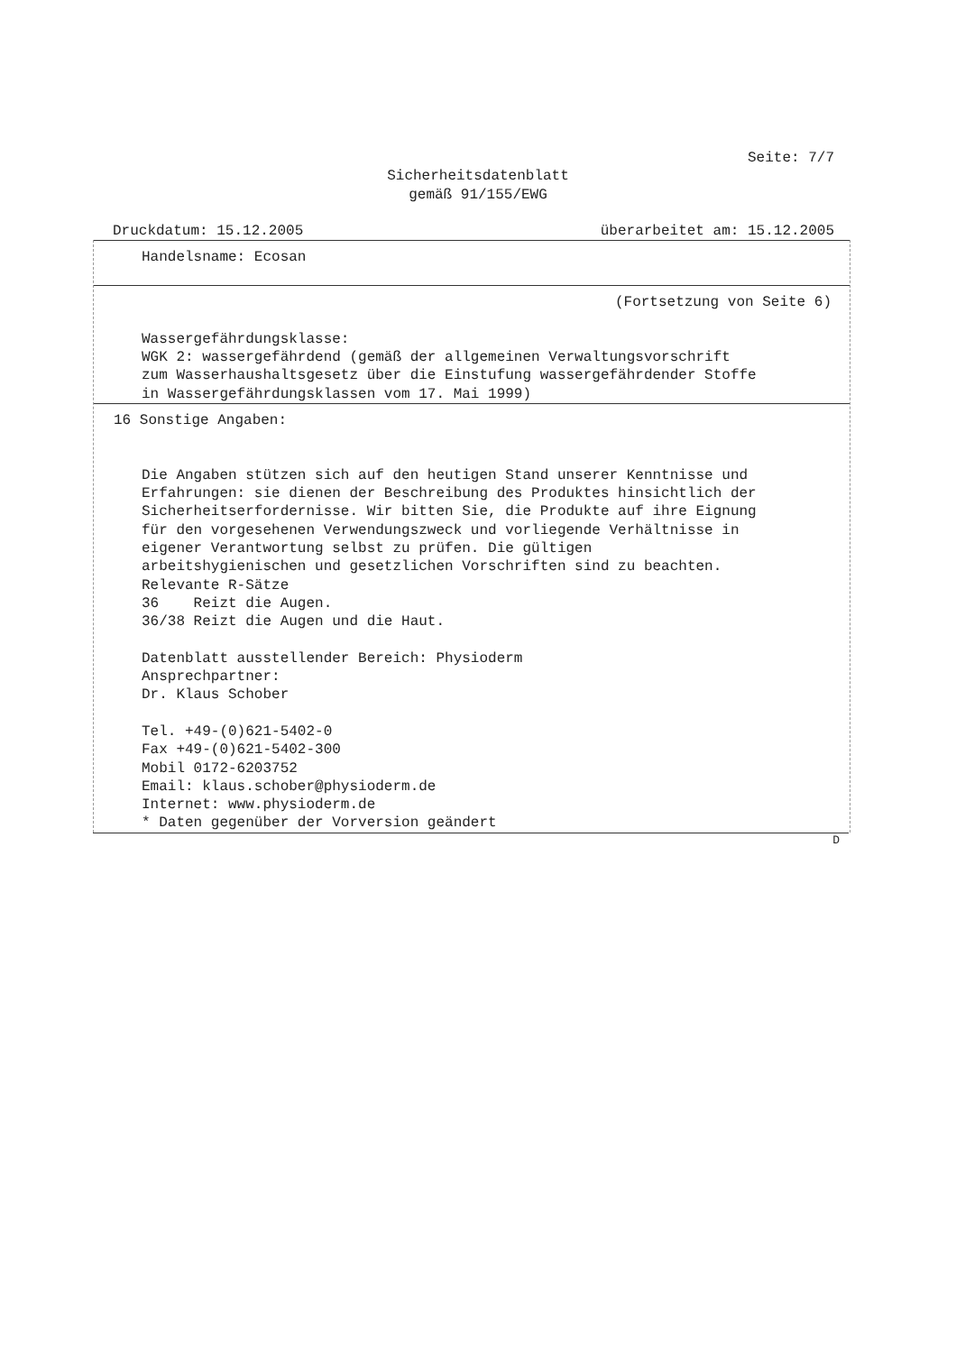Seite: 7/7
Sicherheitsdatenblatt
gemäß 91/155/EWG
Druckdatum: 15.12.2005 überarbeitet am: 15.12.2005
Handelsname: Ecosan
(Fortsetzung von Seite 6)
Wassergefährdungsklasse:
WGK 2: wassergefährdend (gemäß der allgemeinen Verwaltungsvorschrift
zum Wasserhaushaltsgesetz über die Einstufung wassergefährdender Stoffe
in Wassergefährdungsklassen vom 17. Mai 1999)
16 Sonstige Angaben:
Die Angaben stützen sich auf den heutigen Stand unserer Kenntnisse und
Erfahrungen: sie dienen der Beschreibung des Produktes hinsichtlich der
Sicherheitserfordernisse. Wir bitten Sie, die Produkte auf ihre Eignung
für den vorgesehenen Verwendungszweck und vorliegende Verhältnisse in
eigener Verantwortung selbst zu prüfen. Die gültigen
arbeitshygienischen und gesetzlichen Vorschriften sind zu beachten.
Relevante R-Sätze
36 Reizt die Augen.
36/38 Reizt die Augen und die Haut.
Datenblatt ausstellender Bereich: Physioderm
Ansprechpartner:
Dr. Klaus Schober
Tel. +49-(0)621-5402-0
Fax +49-(0)621-5402-300
Mobil 0172-6203752
Email: klaus.schober@physioderm.de
Internet: www.physioderm.de
* Daten gegenüber der Vorversion geändert
D